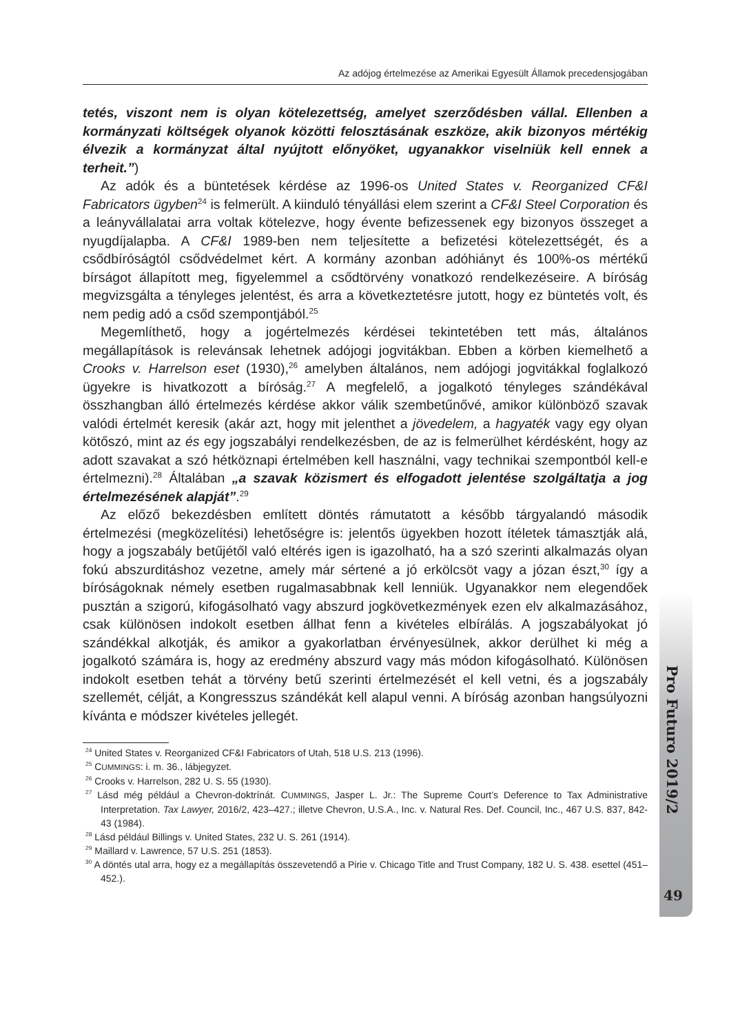Az adójog értelmezése az Amerikai Egyesült Államok precedensjogában
Pro Futuro 2019/2
49
tetés, viszont nem is olyan kötelezettség, amelyet szerződésben vállal. Ellenben a kormányzati költségek olyanok közötti felosztásának eszköze, akik bizonyos mértékig élvezik a kormányzat által nyújtott előnyöket, ugyanakkor viselniük kell ennek a terheit.”)
Az adók és a büntetések kérdése az 1996-os United States v. Reorganized CF&I Fabricators ügyben<sup>24</sup> is felmerült. A kiinduló tényállási elem szerint a CF&I Steel Corporation és a leányvállalatai arra voltak kötelezve, hogy évente befizessenek egy bizonyos összeget a nyugdíjalapba. A CF&I 1989-ben nem teljesítette a befizetési kötelezettségét, és a csődbíróságtól csődvédelmet kért. A kormány azonban adóhiányt és 100%-os mértékű bírságot állapított meg, figyelemmel a csődtörvény vonatkozó rendelkezéseire. A bíróság megvizsgálta a tényleges jelentést, és arra a következtetésre jutott, hogy ez büntetés volt, és nem pedig adó a csőd szempontjából.<sup>25</sup>
Megemlíthető, hogy a jogértelmezés kérdései tekintetében tett más, általános megállapítások is relevánsak lehetnek adójogi jogvitákban. Ebben a körben kiemelhető a Crooks v. Harrelson eset (1930),<sup>26</sup> amelyben általános, nem adójogi jogvitákkal foglalkozó ügyekre is hivatkozott a bíróság.<sup>27</sup> A megfelelő, a jogalkotó tényleges szándékával összhangban álló értelmezés kérdése akkor válik szembetűnővé, amikor különböző szavak valódi értelmét keresik (akár azt, hogy mit jelenthet a jövedelem, a hagyaték vagy egy olyan kötőszó, mint az és egy jogszabályi rendelkezésben, de az is felmerülhet kérdésként, hogy az adott szavakat a szó hétköznapi értelmében kell használni, vagy technikai szempontból kell-e értelmezni).<sup>28</sup> Általában „a szavak közismert és elfogadott jelentése szolgáltatja a jog értelmezésének alapját”.<sup>29</sup>
Az előző bekezdésben említett döntés rámutatott a később tárgyalandó második értelmezési (megközelítési) lehetőségre is: jelentős ügyekben hozott ítéletek támasztják alá, hogy a jogszabály betűjétől való eltérés igen is igazolható, ha a szó szerinti alkalmazás olyan fokú abszurditáshoz vezetne, amely már sértené a jó erkölcsöt vagy a józan észt,<sup>30</sup> így a bíróságoknak némely esetben rugalmasabbnak kell lenniük. Ugyanakkor nem elegendőek pusztán a szigorú, kifogásolható vagy abszurd jogkövetkezmények ezen elv alkalmazásához, csak különösen indokolt esetben állhat fenn a kivételes elbírálás. A jogszabályokat jó szándékkal alkotják, és amikor a gyakorlatban érvényesülnek, akkor derülhet ki még a jogalkotó számára is, hogy az eredmény abszurd vagy más módon kifogásolható. Különösen indokolt esetben tehát a törvény betű szerinti értelmezését el kell vetni, és a jogszabály szellemét, célját, a Kongresszus szándékát kell alapul venni. A bíróság azonban hangsúlyozni kívánta e módszer kivételes jellegét.
<sup>24</sup> United States v. Reorganized CF&I Fabricators of Utah, 518 U.S. 213 (1996).
<sup>25</sup> CUMMINGS: i. m. 36., lábjegyzet.
<sup>26</sup> Crooks v. Harrelson, 282 U. S. 55 (1930).
<sup>27</sup> Lásd még például a Chevron-doktrínát. CUMMINGS, Jasper L. Jr.: The Supreme Court’s Deference to Tax Administrative Interpretation. Tax Lawyer, 2016/2, 423–427.; illetve Chevron, U.S.A., Inc. v. Natural Res. Def. Council, Inc., 467 U.S. 837, 842-43 (1984).
<sup>28</sup> Lásd például Billings v. United States, 232 U. S. 261 (1914).
<sup>29</sup> Maillard v. Lawrence, 57 U.S. 251 (1853).
<sup>30</sup> A döntés utal arra, hogy ez a megállapítás összevetendő a Pirie v. Chicago Title and Trust Company, 182 U. S. 438. esettel (451–452.).